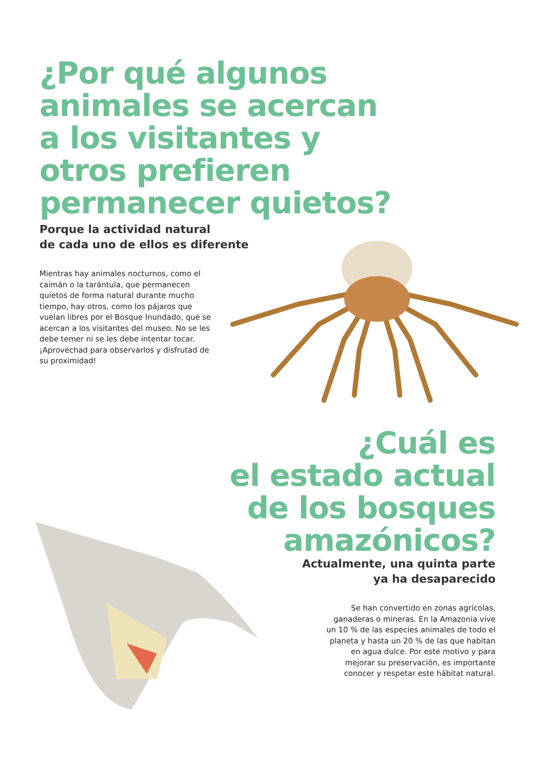¿Por qué algunos
animales se acercan
a los visitantes y
otros prefieren
permanecer quietos?
Porque la actividad natural
de cada uno de ellos es diferente
Mientras hay animales nocturnos, como el caimán o la tarántula, que permanecen quietos de forma natural durante mucho tiempo, hay otros, como los pájaros que vuelan libres por el Bosque Inundado, que se acercan a los visitantes del museo. No se les debe temer ni se les debe intentar tocar. ¡Aprovechad para observarlos y disfrutad de su proximidad!
¿Cuál es
el estado actual
de los bosques
amazónicos?
Actualmente, una quinta parte
ya ha desaparecido
Se han convertido en zonas agrícolas, ganaderas o mineras. En la Amazonia vive un 10 % de las especies animales de todo el planeta y hasta un 20 % de las que habitan en agua dulce. Por este motivo y para mejorar su preservación, es importante conocer y respetar este hábitat natural.